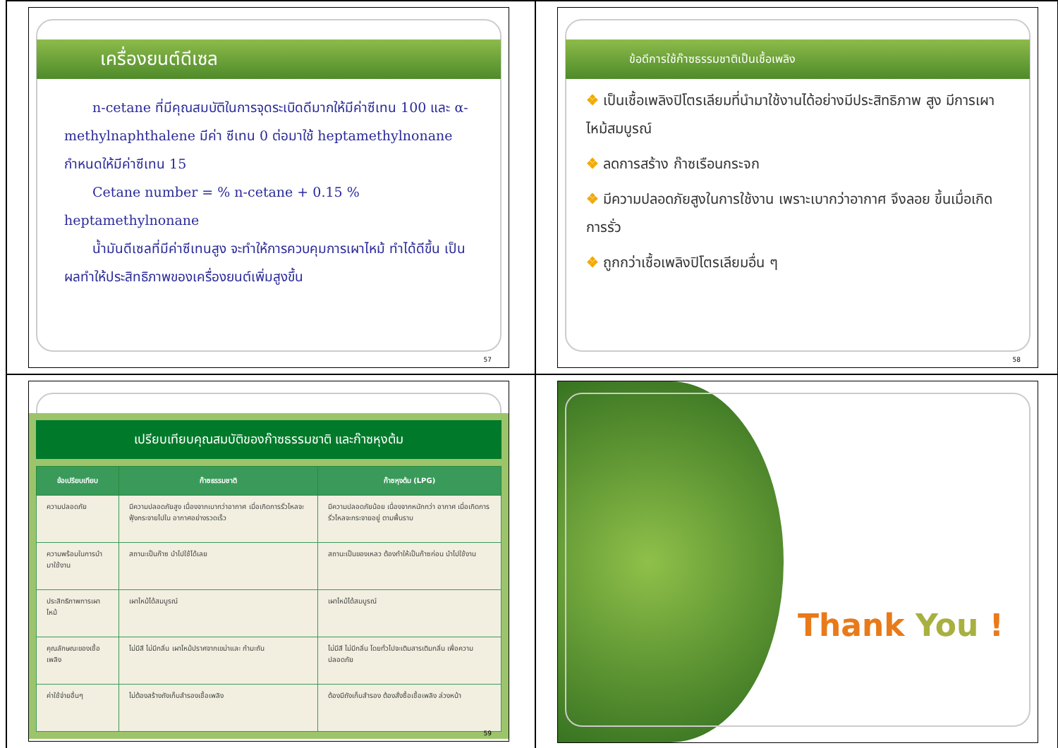เครื่องยนต์ดีเซล
n-cetane ที่มีคุณสมบัติในการจุดระเบิดดีมากให้มีค่าซีเทน 100 และ α- methylnaphthalene มีค่า ซีเทน 0 ต่อมาใช้ heptamethylnonane กำหนดให้มีค่าซีเทน 15
Cetane number = % n-cetane + 0.15 % heptamethylnonane
น้ำมันดีเซลที่มีค่าซีเทนสูง จะทำให้การควบคุมการเผาไหม้ ทำได้ดีขึ้น เป็นผลทำให้ประสิทธิภาพของเครื่องยนต์เพิ่มสูงขึ้น
57
ข้อดีการใช้ก๊าซธรรมชาติเป็นเชื้อเพลิง
❖ เป็นเชื้อเพลิงปิโตรเลียมที่นำมาใช้งานได้อย่างมีประสิทธิภาพ สูง มีการเผาไหม้สมบูรณ์
❖ ลดการสร้าง ก๊าซเรือนกระจก
❖ มีความปลอดภัยสูงในการใช้งาน เพราะเบากว่าอากาศ จึงลอย ขึ้นเมื่อเกิดการรั่ว
❖ ถูกกว่าเชื้อเพลิงปิโตรเลียมอื่น ๆ
58
เปรียบเทียบคุณสมบัติของก๊าซธรรมชาติ และก๊าซหุงต้ม
| ข้อเปรียบเทียบ | ก๊าซธรรมชาติ | ก๊าซหุงต้ม (LPG) |
| --- | --- | --- |
| ความปลอดภัย | มีความปลอดภัยสูง เนื่องจากเบากว่าอากาศ เมื่อเกิดการรั่วไหลจะฟุ้งกระจายไปใน อากาศอย่างรวดเร็ว | มีความปลอดภัยน้อย เนื่องจากหนักกว่า อากาศ เมื่อเกิดการรั่วไหลจะกระจายอยู่ ตามพื้นราบ |
| ความพร้อมในการนำมาใช้งาน | สถานะเป็นก๊าซ นำไปใช้ได้เลย | สถานะเป็นของเหลว ต้องทำให้เป็นก๊าซก่อน นำไปใช้งาน |
| ประสิทธิภาพการเผาไหม้ | เผาไหม้ได้สมบูรณ์ | เผาไหม้ได้สมบูรณ์ |
| คุณลักษณะของเชื้อเพลิง | ไม่มีสี ไม่มีกลิ่น เผาไหม้ปราศจากเขม่าและ กำมะถัน | ไม่มีสี ไม่มีกลิ่น โดยทั่วไปจะเติมสารเติมกลิ่น เพื่อความปลอดภัย |
| ค่าใช้จ่ายอื่นๆ | ไม่ต้องสร้างถังเก็บสำรองเชื้อเพลิง | ต้องมีถังเก็บสำรอง ต้องสั่งซื้อเชื้อเพลิง ล่วงหน้า |
59
Thank You !